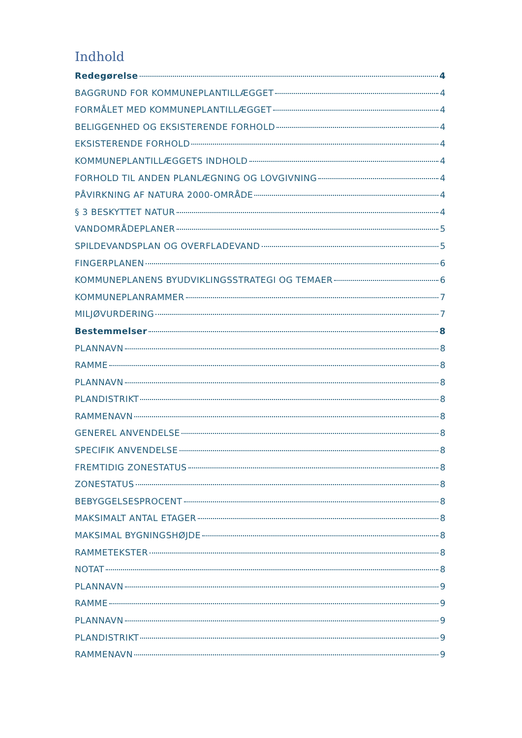Indhold
Redegørelse 4
BAGGRUND FOR KOMMUNEPLANTILLÆGGET 4
FORMÅLET MED KOMMUNEPLANTILLÆGGET 4
BELIGGENHED OG EKSISTERENDE FORHOLD 4
EKSISTERENDE FORHOLD 4
KOMMUNEPLANTILLÆGGETS INDHOLD 4
FORHOLD TIL ANDEN PLANLÆGNING OG LOVGIVNING 4
PÅVIRKNING AF NATURA 2000-OMRÅDE 4
§ 3 BESKYTTET NATUR 4
VANDOMRÅDEPLANER 5
SPILDEVANDSPLAN OG OVERFLADEVAND 5
FINGERPLANEN 6
KOMMUNEPLANENS BYUDVIKLINGSSTRATEGI OG TEMAER 6
KOMMUNEPLANRAMMER 7
MILJØVURDERING 7
Bestemmelser 8
PLANNAVN 8
RAMME 8
PLANNAVN 8
PLANDISTRIKT 8
RAMMENAVN 8
GENEREL ANVENDELSE 8
SPECIFIK ANVENDELSE 8
FREMTIDIG ZONESTATUS 8
ZONESTATUS 8
BEBYGGELSESPROCENT 8
MAKSIMALT ANTAL ETAGER 8
MAKSIMAL BYGNINGSHØJDE 8
RAMMETEKSTER 8
NOTAT 8
PLANNAVN 9
RAMME 9
PLANNAVN 9
PLANDISTRIKT 9
RAMMENAVN 9